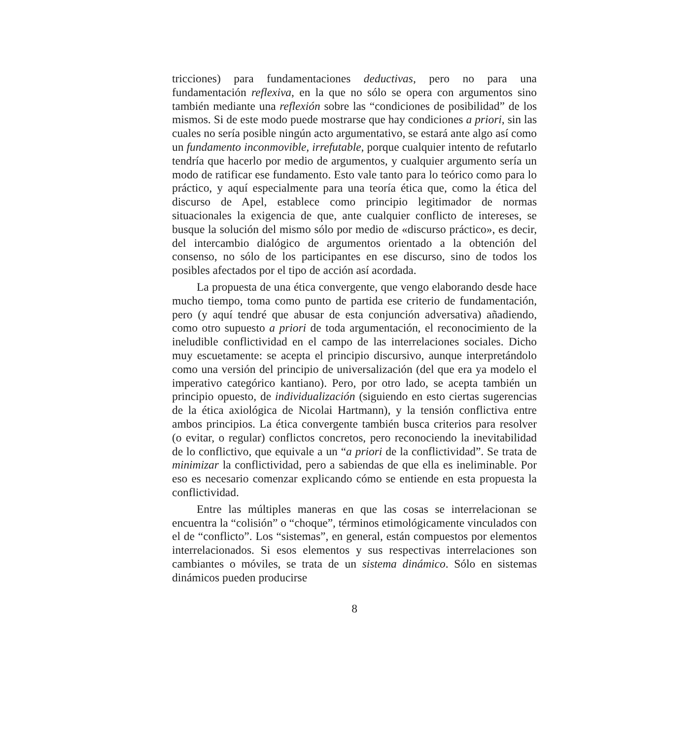tricciones) para fundamentaciones deductivas, pero no para una fundamentación reflexiva, en la que no sólo se opera con argumentos sino también mediante una reflexión sobre las “condiciones de posibilidad” de los mismos. Si de este modo puede mostrarse que hay condiciones a priori, sin las cuales no sería posible ningún acto argumentativo, se estará ante algo así como un fundamento inconmovible, irrefutable, porque cualquier intento de refutarlo tendría que hacerlo por medio de argumentos, y cualquier argumento sería un modo de ratificar ese fundamento. Esto vale tanto para lo teórico como para lo práctico, y aquí especialmente para una teoría ética que, como la ética del discurso de Apel, establece como principio legitimador de normas situacionales la exigencia de que, ante cualquier conflicto de intereses, se busque la solución del mismo sólo por medio de «discurso práctico», es decir, del intercambio dialógico de argumentos orientado a la obtención del consenso, no sólo de los participantes en ese discurso, sino de todos los posibles afectados por el tipo de acción así acordada.
La propuesta de una ética convergente, que vengo elaborando desde hace mucho tiempo, toma como punto de partida ese criterio de fundamentación, pero (y aquí tendré que abusar de esta conjunción adversativa) añadiendo, como otro supuesto a priori de toda argumentación, el reconocimiento de la ineludible conflictividad en el campo de las interrelaciones sociales. Dicho muy escuetamente: se acepta el principio discursivo, aunque interpretándolo como una versión del principio de universalización (del que era ya modelo el imperativo categórico kantiano). Pero, por otro lado, se acepta también un principio opuesto, de individualización (siguiendo en esto ciertas sugerencias de la ética axiológica de Nicolai Hartmann), y la tensión conflictiva entre ambos principios. La ética convergente también busca criterios para resolver (o evitar, o regular) conflictos concretos, pero reconociendo la inevitabilidad de lo conflictivo, que equivale a un “a priori de la conflictividad”. Se trata de minimizar la conflictividad, pero a sabiendas de que ella es ineliminable. Por eso es necesario comenzar explicando cómo se entiende en esta propuesta la conflictividad.
Entre las múltiples maneras en que las cosas se interrelacionan se encuentra la “colisión” o “choque”, términos etimológicamente vinculados con el de “conflicto”. Los “sistemas”, en general, están compuestos por elementos interrelacionados. Si esos elementos y sus respectivas interrelaciones son cambiantes o móviles, se trata de un sistema dinámico. Sólo en sistemas dinámicos pueden producirse
8